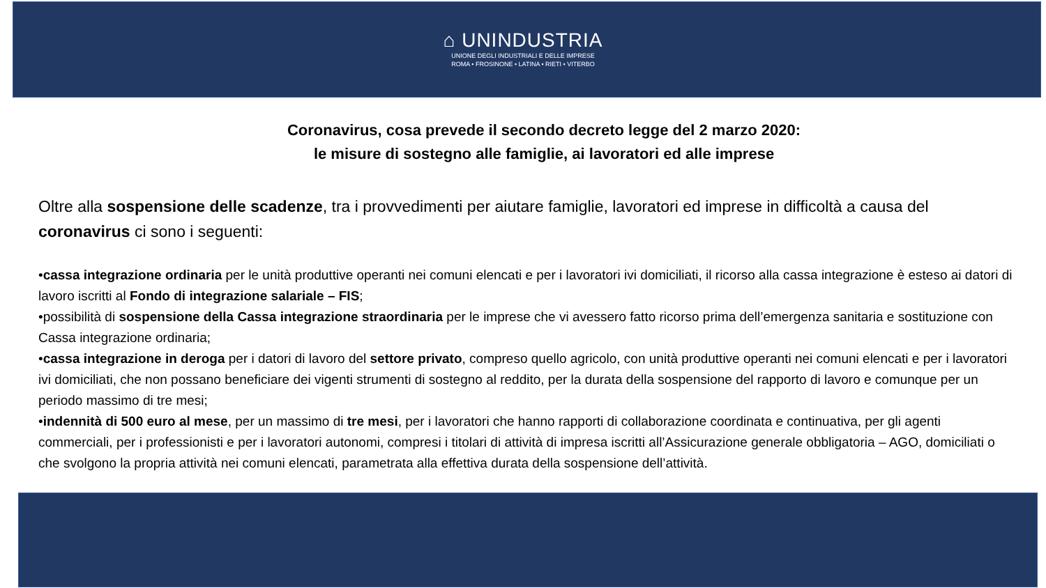⌂ UNINDUSTRIA
UNIONE DEGLI INDUSTRIALI E DELLE IMPRESE
ROMA • FROSINONE • LATINA • RIETI • VITERBO
Coronavirus, cosa prevede il secondo decreto legge del 2 marzo 2020:
le misure di sostegno alle famiglie, ai lavoratori ed alle imprese
Oltre alla sospensione delle scadenze, tra i provvedimenti per aiutare famiglie, lavoratori ed imprese in difficoltà a causa del coronavirus ci sono i seguenti:
•cassa integrazione ordinaria per le unità produttive operanti nei comuni elencati e per i lavoratori ivi domiciliati, il ricorso alla cassa integrazione è esteso ai datori di lavoro iscritti al Fondo di integrazione salariale – FIS;
•possibilità di sospensione della Cassa integrazione straordinaria per le imprese che vi avessero fatto ricorso prima dell’emergenza sanitaria e sostituzione con Cassa integrazione ordinaria;
•cassa integrazione in deroga per i datori di lavoro del settore privato, compreso quello agricolo, con unità produttive operanti nei comuni elencati e per i lavoratori ivi domiciliati, che non possano beneficiare dei vigenti strumenti di sostegno al reddito, per la durata della sospensione del rapporto di lavoro e comunque per un periodo massimo di tre mesi;
•indennità di 500 euro al mese, per un massimo di tre mesi, per i lavoratori che hanno rapporti di collaborazione coordinata e continuativa, per gli agenti commerciali, per i professionisti e per i lavoratori autonomi, compresi i titolari di attività di impresa iscritti all’Assicurazione generale obbligatoria – AGO, domiciliati o che svolgono la propria attività nei comuni elencati, parametrata alla effettiva durata della sospensione dell’attività.